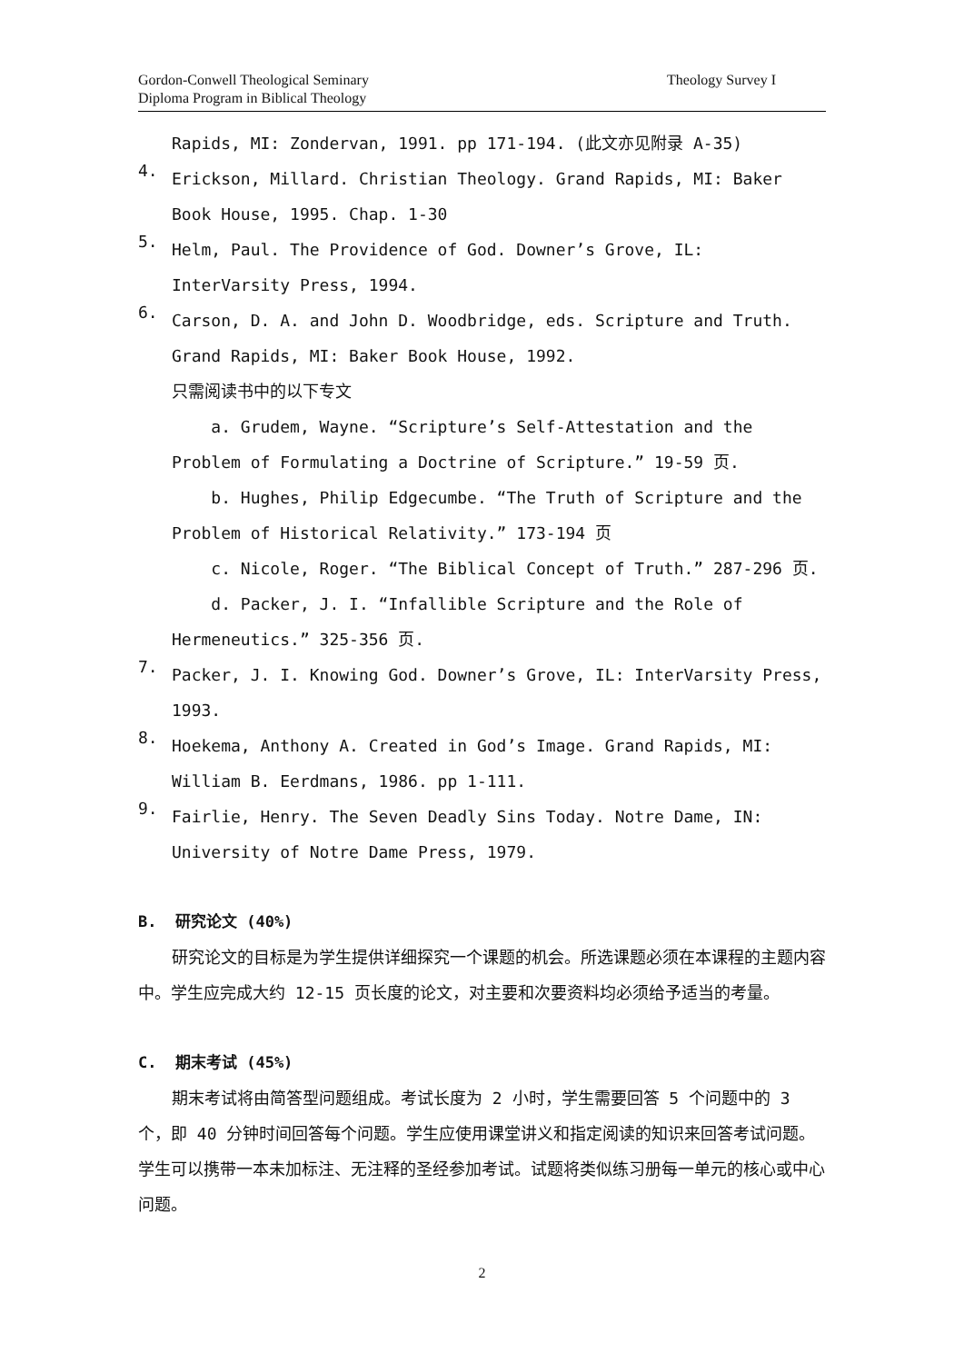Gordon-Conwell Theological Seminary
Diploma Program in Biblical Theology
Theology Survey I
Rapids, MI: Zondervan, 1991. pp 171-194. (此文亦见附录 A-35)
4.
Erickson, Millard. Christian Theology. Grand Rapids, MI: Baker Book House, 1995. Chap. 1-30
5.
Helm, Paul. The Providence of God. Downer’s Grove, IL: InterVarsity Press, 1994.
6.
Carson, D. A. and John D. Woodbridge, eds. Scripture and Truth. Grand Rapids, MI: Baker Book House, 1992.
只需阅读书中的以下专文
a. Grudem, Wayne. “Scripture’s Self-Attestation and the Problem of Formulating a Doctrine of Scripture.” 19-59 页.
b. Hughes, Philip Edgecumbe. “The Truth of Scripture and the Problem of Historical Relativity.” 173-194 页
c. Nicole, Roger. “The Biblical Concept of Truth.” 287-296 页.
d. Packer, J. I. “Infallible Scripture and the Role of Hermeneutics.” 325-356 页.
7.
Packer, J. I. Knowing God. Downer’s Grove, IL: InterVarsity Press, 1993.
8.
Hoekema, Anthony A. Created in God’s Image. Grand Rapids, MI: William B. Eerdmans, 1986. pp 1-111.
9.
Fairlie, Henry. The Seven Deadly Sins Today. Notre Dame, IN: University of Notre Dame Press, 1979.
B. 研究论文 (40%)
研究论文的目标是为学生提供详细探究一个课题的机会。所选课题必须在本课程的主题内容中。学生应完成大约 12-15 页长度的论文，对主要和次要资料均必须给予适当的考量。
C. 期末考试 (45%)
期末考试将由简答型问题组成。考试长度为 2 小时，学生需要回答 5 个问题中的 3 个，即 40 分钟时间回答每个问题。学生应使用课堂讲义和指定阅读的知识来回答考试问题。学生可以携带一本未加标注、无注释的圣经参加考试。试题将类似练习册每一单元的核心或中心问题。
2